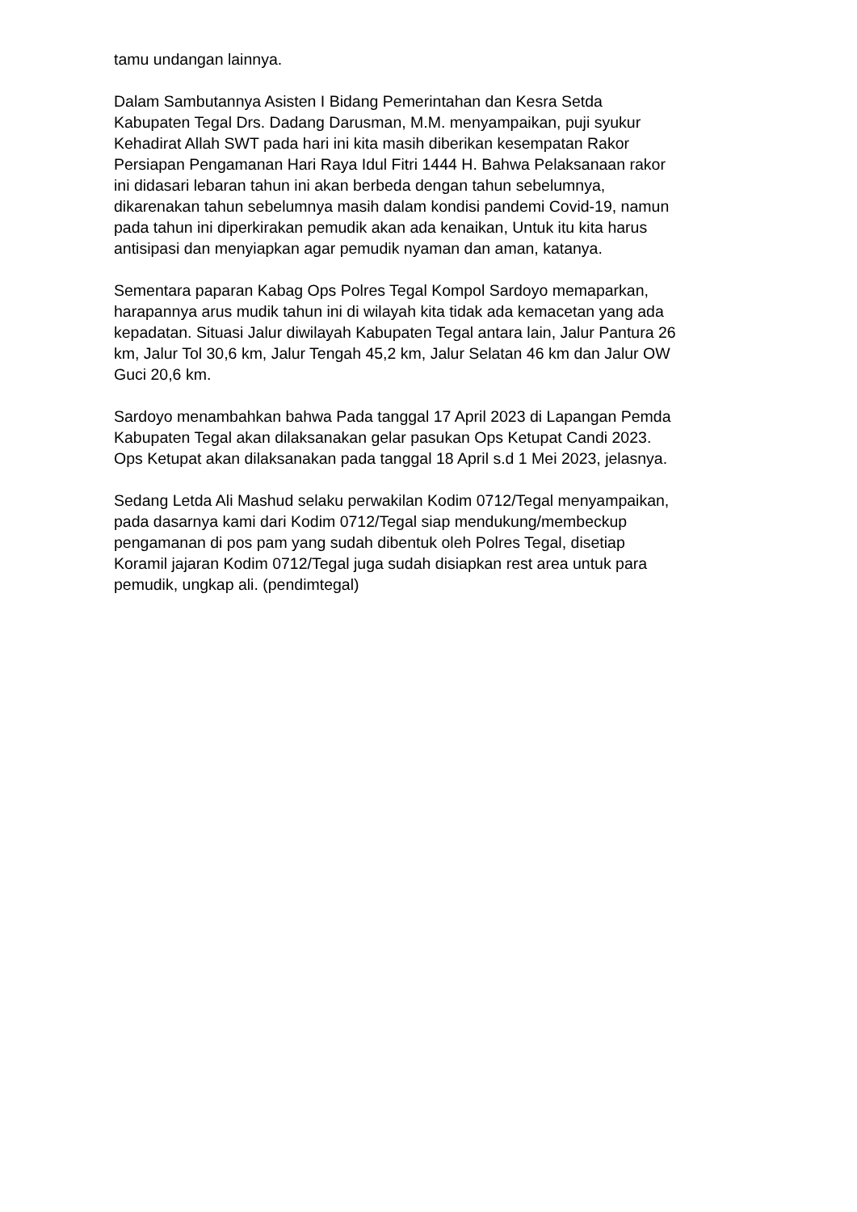tamu undangan lainnya.
Dalam Sambutannya Asisten I Bidang Pemerintahan dan Kesra Setda Kabupaten Tegal Drs. Dadang Darusman, M.M. menyampaikan, puji syukur Kehadirat Allah SWT pada hari ini kita masih diberikan kesempatan Rakor Persiapan Pengamanan Hari Raya Idul Fitri 1444 H. Bahwa Pelaksanaan rakor ini didasari lebaran tahun ini akan berbeda dengan tahun sebelumnya, dikarenakan tahun sebelumnya masih dalam kondisi pandemi Covid-19, namun pada tahun ini diperkirakan pemudik akan ada kenaikan, Untuk itu kita harus antisipasi dan menyiapkan agar pemudik nyaman dan aman, katanya.
Sementara paparan Kabag Ops Polres Tegal Kompol Sardoyo memaparkan, harapannya arus mudik tahun ini di wilayah kita tidak ada kemacetan yang ada kepadatan. Situasi Jalur diwilayah Kabupaten Tegal antara lain, Jalur Pantura 26 km, Jalur Tol 30,6 km, Jalur Tengah 45,2 km, Jalur Selatan 46 km dan Jalur OW Guci 20,6 km.
Sardoyo menambahkan bahwa Pada tanggal 17 April 2023 di Lapangan Pemda Kabupaten Tegal akan dilaksanakan gelar pasukan Ops Ketupat Candi 2023. Ops Ketupat akan dilaksanakan pada tanggal 18 April s.d 1 Mei 2023, jelasnya.
Sedang Letda Ali Mashud selaku perwakilan Kodim 0712/Tegal menyampaikan, pada dasarnya kami dari Kodim 0712/Tegal siap mendukung/membeckup pengamanan di pos pam yang sudah dibentuk oleh Polres Tegal, disetiap Koramil jajaran Kodim 0712/Tegal juga sudah disiapkan rest area untuk para pemudik, ungkap ali. (pendimtegal)